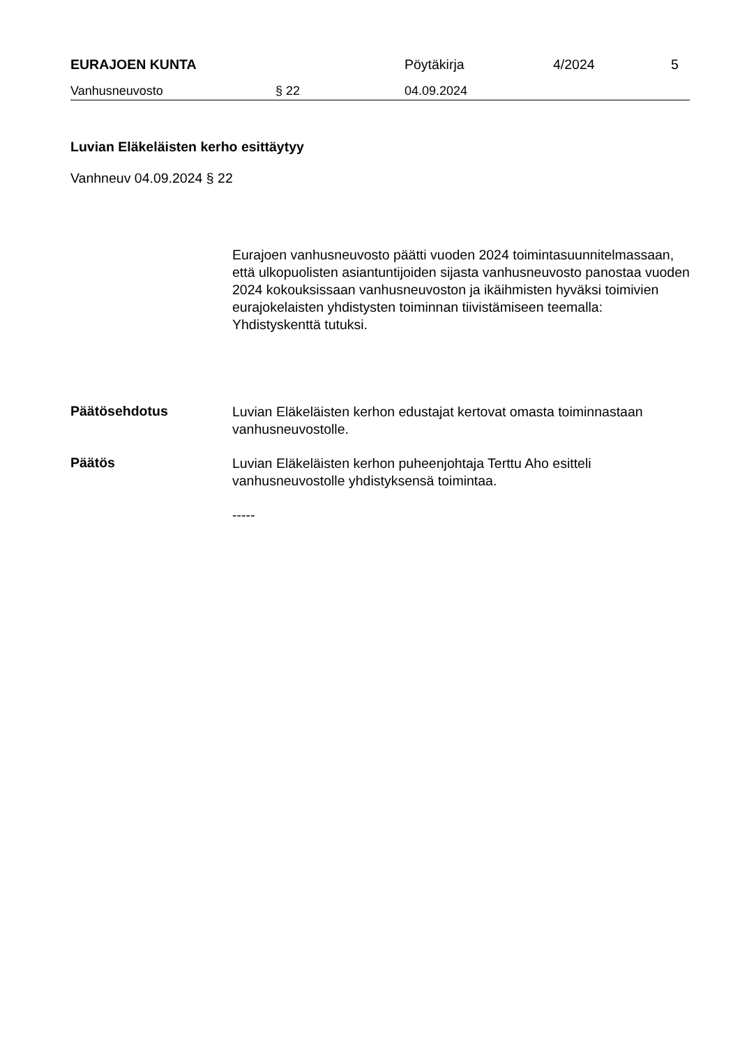EURAJOEN KUNTA Pöytäkirja 4/2024 5
Vanhusneuvosto § 22 04.09.2024
Luvian Eläkeläisten kerho esittäytyy
Vanhneuv 04.09.2024 § 22
Eurajoen vanhusneuvosto päätti vuoden 2024 toimintasuunnitelmassaan, että ulkopuolisten asiantuntijoiden sijasta vanhusneuvosto panostaa vuoden 2024 kokouksissaan vanhusneuvoston ja ikäihmisten hyväksi toimivien eurajokelaisten yhdistysten toiminnan tiivistämiseen teemalla: Yhdistyskenttä tutuksi.
Päätösehdotus
Luvian Eläkeläisten kerhon edustajat kertovat omasta toiminnastaan vanhusneuvostolle.
Päätös
Luvian Eläkeläisten kerhon puheenjohtaja Terttu Aho esitteli vanhusneuvostolle yhdistyksensä toimintaa.
-----